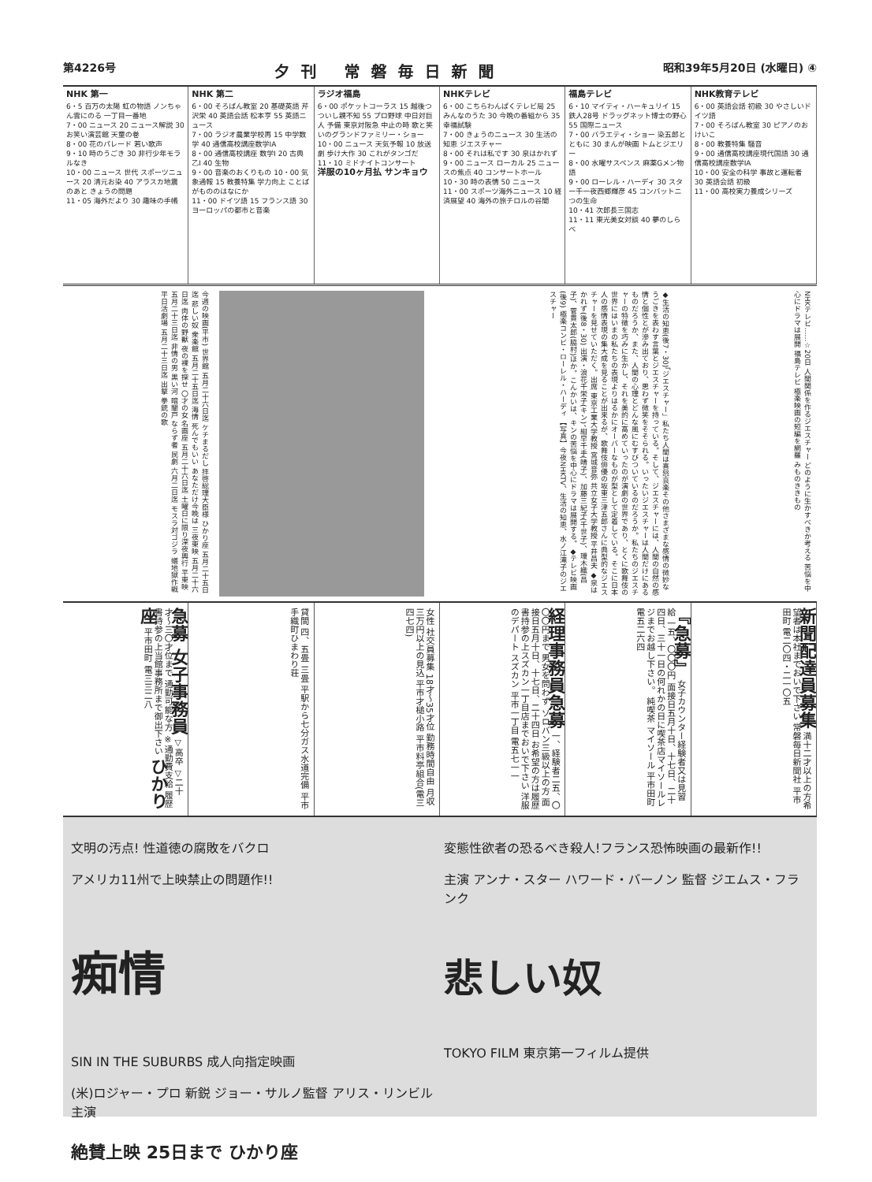第4226号 夕刊 常磐毎日新聞 昭和39年5月20日 (水曜日) ④
NHK 第一
6・5 百万の太陽 虹の物語 ノンちゃん雲にのる 一丁目一番地
7・00 ニュース 20 ニュース解説 30 お笑い演芸館 天童の巻
8・00 花のパレード 若い歌声
9・10 時のうごき 30 非行少年モラルなき
10・00 ニュース 世代 スポーツニュース 20 清元お染 40 アラスカ地震のあと きょうの問題
11・05 海外だより 30 趣味の手帳
NHK 第二
6・00 そろばん教室 20 基礎英語 芹沢栄 40 英語会話 松本亨 55 英語ニュース
7・00 ラジオ農業学校再 15 中学数学 40 通信高校講座数学ⅠA
8・00 通信高校講座 数学Ⅰ 20 古典乙Ⅰ 40 生物
9・00 音楽のおくりもの 10・00 気象通報 15 教養特集 学力向上 ことばがもののはなにか
11・00 ドイツ語 15 フランス語 30 ヨーロッパの都市と音楽
ラジオ福島
6・00 ポケットコーラス 15 越後つついし親不知 55 プロ野球 中日対巨人 予備 東京対阪急 中止の時 歌と笑いのグランドファミリー・ショー
10・00 ニュース 天気予報 10 放送劇 歩け大作 30 これがタンゴだ
11・10 ミドナイトコンサート
洋服の10ヶ月払 サンキョウ
NHKテレビ
6・00 こちらわんぱくテレビ局 25 みんなのうた 30 今晩の番組から 35 幸福試験
7・00 きょうのニュース 30 生活の知恵 ジエスチャー
8・00 それは私です 30 泉はかれず
9・00 ニュース ローカル 25 ニュースの焦点 40 コンサートホール
10・30 時の表情 50 ニュース
11・00 スポーツ海外ニュース 10 経済展望 40 海外の旅チロルの谷間
福島テレビ
6・10 マイティ・ハーキュリイ 15 鉄人28号 ドラッグネット博士の野心 55 国際ニュース
7・00 バラエティ・ショー 染五郎とともに 30 まんが映画 トムとジエリー
8・00 水曜サスペンス 麻薬Gメン物語
9・00 ローレル・ハーディ 30 スター千一夜西郷輝彦 45 コンバットニつの生命
10・41 次郎長三国志
11・11 東光美女対談 40 夢のしらべ
NHK教育テレビ
6・00 英語会話 初級 30 やさしいドイツ語
7・00 そろばん教室 30 ピアノのおけいこ
8・00 教養特集 騒音
9・00 通信高校講座現代国語 30 通信高校講座数学ⅠA
10・00 安全の科学 事故と運転者 30 英語会話 初級
11・00 高校実力養成シリーズ
今週の映画(平市) 世界館 五月二十六日迄 ケチまるだし 拝啓総理大臣様 ひかり座 五月二十五日迄 悲しい奴 衆楽館 五月二十五日迄 海情 死んでもいい あなただけ今晩は 三夜東映 五月二十六日迄 肉体の野獣 夜の裸を探せ 〇才の女 名画座 五月二十六日迄 土曜日に限り深夜興行 平東映 五月二十三日迄 非情の男 黒い河 暗闇戸 ならず者 民劇 六月二日迄 モスラ対ゴジラ 蟻地獄作戦 平日活劇場 五月二十三日迄 出撃 拳銃の歌
◆生活の知恵(後7・30)「ジエスチャー」私たち人間は喜怒哀楽その他さまざまな感情の微妙なうごきを表わす言葉とジエスチャーを持っている。そして、ジエスチャーには、人間の自然の感情と個性とが滲み出ており、思わず微笑をそそられる。いったいジエスチャーは人間だけにあるものだろうか、また、人間の心理とどんな風にむすびついているのだろうか。私たちのジエスチャーの特徴を巧みに生かし、それを美的に高めていったのが演劇の世界であり、とくに歌舞伎の世界にはいまの私たちの表現よりはるかにオーバーなものが型として定着している。そこに日本人の感情表現の集大成を見ることが出来るが、歌舞伎俳優の坂東三津五郎さんに典型的なジエスチャーを見せていただく。出席 東京工業大学教授 宮城音弥 共立女子大学教授 平井昌夫 ◆泉はかれず(後8・30) 出演・浪花千栄子(キン)、紺早千手(晴子)、加藤三紀子(千世子)、環木織(昌子)、菅貫太郎(脇村)ほか。こんかいは、キンの苦悩を中心にドラマは展開する。◆テレビ映画(後9) 極楽コンビ・ローレル・ハーディ 【写真】今夜NHKTV、生活の知恵、水ノ江滝子のジエスチャー
NHKテレビ……☆20日 人間関係を作るジエスチャー どのように生かすべきか考える 苦悩を中心にドラマは展開 福島テレビ 極楽映画の短編を網羅 みものききもの
急募 女子事務員 ▽高卒 ▽二十才〜三〇才位まで 通勤可能な方 ※通勤費支給 履歴書持参の上当館事務所まで御出下さい ひかり座 平市田町 電三三二八
貸間 四、五畳 三畳 平駅から七分ガス水道完備 平市手織町ひまわり荘
女性 社交員募集 18才〜35才位 勤務時間自由 月収三万円以上の見込 平市才槌小路 平市料亭組合(電三四七四)
経理事務員急募 一、経験者二五、〇〇〇円まで 男女を問わず ソロバン三級以上の方 面接日五月十日、十七日、二十四日 お希望の方は履歴書持参の上スズカン一丁目店までおいで下さい 洋服のデパート スズカン 平市一丁目 電五七一一
『急募』 女子カウンター経験者又は見習 給 一五、〇〇〇円 面接日五月十日、十七日、二十四日、三十一日の何れかの日に喫茶店マイソールレジまでお越し下さい。 純喫茶 マイソール 平市田町 電五二六四
新聞配達員募集 満十二才以上の方希望者は本社までおいで下さい 常磐毎日新聞社 平市田町 電二〇四・二一〇五
文明の汚点! 性道徳の腐敗をバクロ
アメリカ11州で上映禁止の問題作!!
痴情
SIN IN THE SUBURBS 成人向指定映画
(米)ロジャー・プロ 新鋭 ジョー・サルノ監督 アリス・リンビル主演
絶賛上映 25日まで ひかり座
変態性欲者の恐るべき殺人!フランス恐怖映画の最新作!!
主演 アンナ・スター ハワード・バーノン 監督 ジエムス・フランク
悲しい奴
TOKYO FILM 東京第一フィルム提供